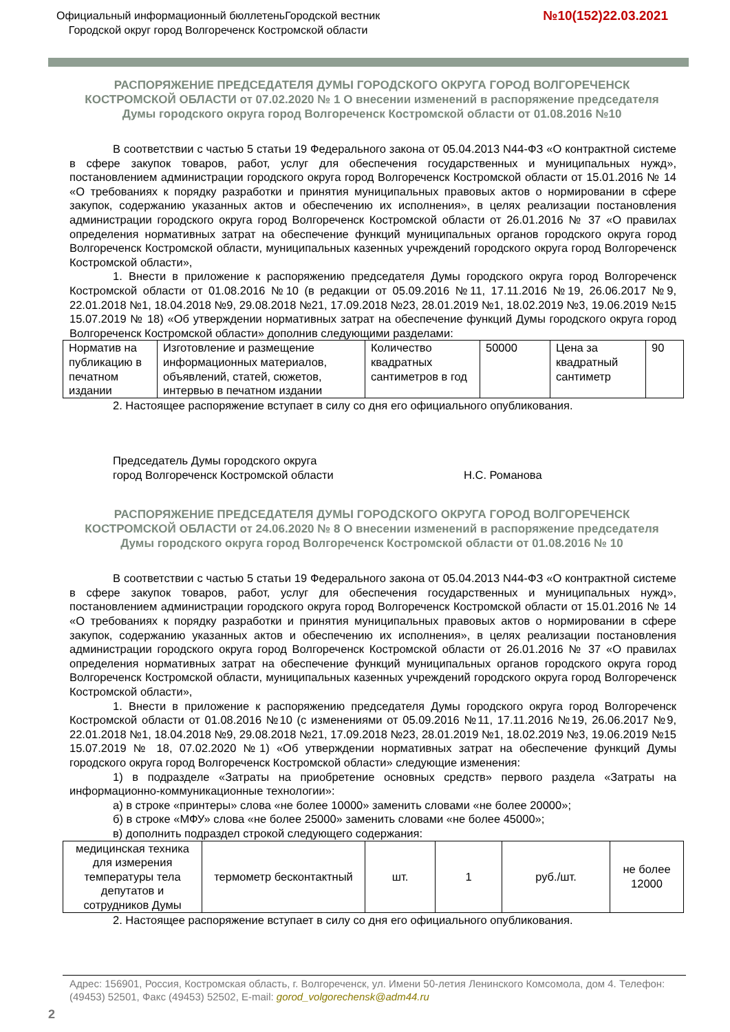Официальный информационный бюллетеньГородской вестник
Городской округ город Волгореченск Костромской области
№10(152)22.03.2021
РАСПОРЯЖЕНИЕ ПРЕДСЕДАТЕЛЯ ДУМЫ ГОРОДСКОГО ОКРУГА ГОРОД ВОЛГОРЕЧЕНСК КОСТРОМСКОЙ ОБЛАСТИ от 07.02.2020 № 1 О внесении изменений в распоряжение председателя Думы городского округа город Волгореченск Костромской области от 01.08.2016 №10
В соответствии с частью 5 статьи 19 Федерального закона от 05.04.2013 N44-ФЗ «О контрактной системе в сфере закупок товаров, работ, услуг для обеспечения государственных и муниципальных нужд», постановлением администрации городского округа город Волгореченск Костромской области от 15.01.2016 № 14 «О требованиях к порядку разработки и принятия муниципальных правовых актов о нормировании в сфере закупок, содержанию указанных актов и обеспечению их исполнения», в целях реализации постановления администрации городского округа город Волгореченск Костромской области от 26.01.2016 № 37 «О правилах определения нормативных затрат на обеспечение функций муниципальных органов городского округа город Волгореченск Костромской области, муниципальных казенных учреждений городского округа город Волгореченск Костромской области»,
1. Внести в приложение к распоряжению председателя Думы городского округа город Волгореченск Костромской области от 01.08.2016 №10 (в редакции от 05.09.2016 №11, 17.11.2016 №19, 26.06.2017 №9, 22.01.2018 №1, 18.04.2018 №9, 29.08.2018 №21, 17.09.2018 №23, 28.01.2019 №1, 18.02.2019 №3, 19.06.2019 №15 15.07.2019 № 18) «Об утверждении нормативных затрат на обеспечение функций Думы городского округа город Волгореченск Костромской области» дополнив следующими разделами:
| Норматив на публикацию в печатном издании | Изготовление и размещение информационных материалов, объявлений, статей, сюжетов, интервью в печатном издании | Количество квадратных сантиметров в год | 50000 | Цена за квадратный сантиметр | 90 |
2. Настоящее распоряжение вступает в силу со дня его официального опубликования.
Председатель Думы городского округа
город Волгореченск Костромской области
Н.С. Романова
РАСПОРЯЖЕНИЕ ПРЕДСЕДАТЕЛЯ ДУМЫ ГОРОДСКОГО ОКРУГА ГОРОД ВОЛГОРЕЧЕНСК КОСТРОМСКОЙ ОБЛАСТИ от 24.06.2020 № 8 О внесении изменений в распоряжение председателя Думы городского округа город Волгореченск Костромской области от 01.08.2016 № 10
В соответствии с частью 5 статьи 19 Федерального закона от 05.04.2013 N44-ФЗ «О контрактной системе в сфере закупок товаров, работ, услуг для обеспечения государственных и муниципальных нужд», постановлением администрации городского округа город Волгореченск Костромской области от 15.01.2016 № 14 «О требованиях к порядку разработки и принятия муниципальных правовых актов о нормировании в сфере закупок, содержанию указанных актов и обеспечению их исполнения», в целях реализации постановления администрации городского округа город Волгореченск Костромской области от 26.01.2016 № 37 «О правилах определения нормативных затрат на обеспечение функций муниципальных органов городского округа город Волгореченск Костромской области, муниципальных казенных учреждений городского округа город Волгореченск Костромской области»,
1. Внести в приложение к распоряжению председателя Думы городского округа город Волгореченск Костромской области от 01.08.2016 №10 (с изменениями от 05.09.2016 №11, 17.11.2016 №19, 26.06.2017 №9, 22.01.2018 №1, 18.04.2018 №9, 29.08.2018 №21, 17.09.2018 №23, 28.01.2019 №1, 18.02.2019 №3, 19.06.2019 №15 15.07.2019 № 18, 07.02.2020 №1) «Об утверждении нормативных затрат на обеспечение функций Думы городского округа город Волгореченск Костромской области» следующие изменения:
1) в подразделе «Затраты на приобретение основных средств» первого раздела «Затраты на информационно-коммуникационные технологии»:
а) в строке «принтеры» слова «не более 10000» заменить словами «не более 20000»;
б) в строке «МФУ» слова «не более 25000» заменить словами «не более 45000»;
в) дополнить подраздел строкой следующего содержания:
| медицинская техника для измерения температуры тела депутатов и сотрудников Думы | термометр бесконтактный | шт. | 1 | руб./шт. | не более 12000 |
2. Настоящее распоряжение вступает в силу со дня его официального опубликования.
Адрес: 156901, Россия, Костромская область, г. Волгореченск, ул. Имени 50-летия Ленинского Комсомола, дом 4. Телефон: (49453) 52501, Факс (49453) 52502, E-mail: gorod_volgorechensk@adm44.ru
2